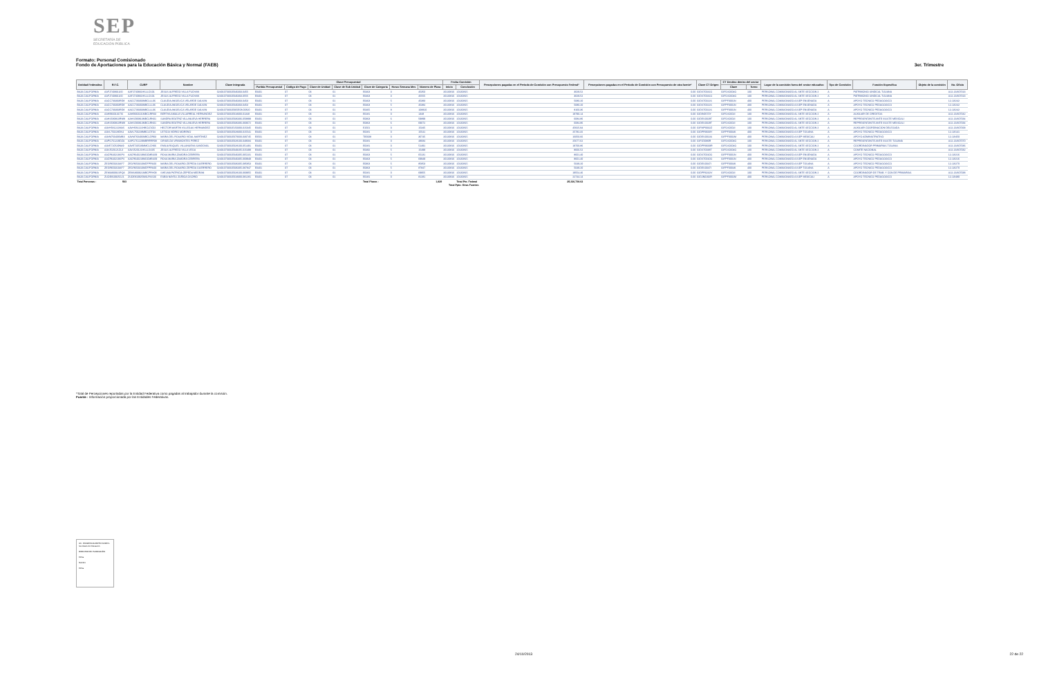SEP
SECRETARÍA DE
EDUCACIÓN PÚBLICA
Formato: Personal Comisionado
Fondo de Aportaciones para la Educación Básica y Normal (FAEB)
3er. Trimestre
| Entidad Federativa | R.F.C. | CURP | Nombre | Clave integrada | Clave Presupuestal | | | | | | | Fecha Comisión | | Percepciones pagadas en el Periodo de Comisión con Presupuesto Federal* | Percepciones pagadas en el Periodo de Comisión con Presupuesto de otra fuente* | Clave CT Origen | CT Destino dentro del sector | | Lugar de la comisión fuera del sector educativo | Tipo de Comisión | Función Específica | Objeto de la comisión | No. Oficio |
| --- | --- | --- | --- | --- | --- | --- | --- | --- | --- | --- | --- | --- | --- | --- | --- | --- | --- | --- | --- | --- | --- | --- | --- |
| | | | | | Partida Presupuestal | Código de Pago | Clave de Unidad | Clave de Sub Unidad | Clave de Categoría | Horas Semana Mes | Número de Plaza | Inicio | Conclusión | | | | Clave | Turno | | | | | |
| BAJA CALIFORNIA | AAFJ740831UI0 | AAFJ740831HSLLCS01 | JESUS ALFREDO VILLA FUCHAN | 02401070301E046303.0455 | E0401 | 07 | 03 | 01 | E0463 | 3 | 45350 | 20120816 | 20130815 | 3029.52 | 0.00 | 02DST0041G | 02FGS0004G | 100 | PERSONAL COMISIONADO AL SNTE SECCION 2 | A | PATRIMONIO SINDICAL TIJUANA | | A12-13/407013 |
| BAJA CALIFORNIA | AAFJ740831UI0 | AAFJ740831HSLLCS01 | JESUS ALFREDO VILLA FUCHAN | 02401070301E046303.0555 | E0401 | 07 | 03 | 01 | E0463 | 3 | 45555 | 20120816 | 20130815 | 3029.52 | 0.00 | 02DST0041G | 02FGS0004G | 100 | PERSONAL COMISIONADO AL SNTE SECCION 2 | A | PATRIMONIO SINDICAL TIJUANA | | A12-13/407013 |
| BAJA CALIFORNIA | AACC730303RD8 | AACC730303MBCLLL06 | CLAUDIA ANGELICA VELARDE GALVAN | 02401070301E046303.0453 | E0401 | 07 | 03 | 01 | E0463 | 5 | 45383 | 20120816 | 20130815 | 5080.20 | 0.00 | 02DST0022S | 02FPF0001N | 400 | PERSONAL COMISIONADO A ISEP ENSENADA | A | APOYO TECNICO PEDAGOGICO | | 12-13/242 |
| BAJA CALIFORNIA | AACC730303RD8 | AACC730303MBCLLL06 | CLAUDIA ANGELICA VELARDE GALVAN | 02401070301E046303.0453 | E0401 | 07 | 03 | 01 | E0463 | 5 | 45384 | 20120816 | 20130815 | 5080.20 | 0.00 | 02DST0022S | 02FPF0001N | 400 | PERSONAL COMISIONADO A ISEP ENSENADA | A | APOYO TECNICO PEDAGOGICO | | 12-13/242 |
| BAJA CALIFORNIA | AACC730303RD8 | AACC730303MBCLLL06 | CLAUDIA ANGELICA VELARDE GALVAN | 02401070301E065E08.00820 | E0401 | 07 | 03 | 01 | E0465 | 8 | 108820 | 20120816 | 20130815 | 8160.36 | 0.00 | 02DST0022S | 02FPF0001N | 400 | PERSONAL COMISIONADO A ISEP ENSENADA | A | APOYO TECNICO PEDAGOGICO | | 12-13/242 |
| BAJA CALIFORNIA | AAHB660131TI6 | AAHB660131MBCLRR03 | BERTHA AMALIA VILLARREAL HERNANDEZ | 02401070301E018300.01348 | E0401 | 07 | 03 | 01 | E0181 | 0 | 1348 | 20120816 | 20130815 | 19790.14 | 0.00 | 02DIN0570Y | 02FGS0002I | 100 | PERSONAL COMISIONADO AL SNTE SECCION 2 | A | AUXILIAR DE CREDITOS | | A12-13/407042 |
| BAJA CALIFORNIA | AAHS580813RW8 | AAHS580813MBCLRN01 | SANDRA BEATRIZ VILLANUEVA HERRERA | 02401070301E036306.059899 | E0401 | 07 | 03 | 01 | E0363 | 6 | 59899 | 20120816 | 20130815 | 6084.86 | 0.00 | 02DES0029T | 02FGS0002I | 100 | PERSONAL COMISIONADO AL SNTE SECCION 2 | A | REPRESENTANTE ANTE ISSSTE MEXICALI | | A12-13/407034 |
| BAJA CALIFORNIA | AAHS580813RW8 | AAHS580813MBCLRN01 | SANDRA BEATRIZ VILLANUEVA HERRERA | 02401070301E036306.069072 | E0401 | 07 | 03 | 01 | E0363 | 6 | 69072 | 20120816 | 20130815 | 6084.86 | 0.00 | 02DES0029T | 02FGS0002I | 100 | PERSONAL COMISIONADO AL SNTE SECCION 2 | A | REPRESENTANTE ANTE ISSSTE MEXICALI | | A12-13/407034 |
| BAJA CALIFORNIA | AAVH581222MA5 | AAVH581222HBCLDC02 | HECTOR MARTIN VILLEGAS HERNANDEZ | 02401070301E150300.015345 | E0401 | 07 | 03 | 01 | E1501 | 0 | 15345 | 20120816 | 20130815 | 45915.94 | 0.00 | 02FMP0032Z | 02FGS0002I | 100 | PERSONAL COMISIONADO AL SNTE SECCION 2 | A | AUXILIAR COORDINACION DELEGADA | | A12-13/407068 |
| BAJA CALIFORNIA | AAVL750228DK4 | AAVL750228MBCLDT04 | LETICIA VIDRIO MORENO | 02401070301E028300.015541 | E0401 | 07 | 03 | 01 | E0281 | 0 | 15541 | 20120816 | 20130815 | 25782.32 | 0.00 | 02DPR0669Y | 02FPF0004K | 400 | PERSONAL COMISIONADO A ISEP TIJUANA | A | APOYO TECNICO PEDAGOGICO | | 12-13/141 |
| BAJA CALIFORNIA | AAVM760406MB3 | AAVM760406MBCLDR03 | MARIA DEL ROSARIO VIDAL MARTINEZ | 02401070301E070600.030745 | E0501 | 07 | 03 | 01 | T05608 | 0 | 30745 | 20120816 | 20130815 | 16050.66 | 0.00 | 02DES0013S | 02FPF0002M | 400 | PERSONAL COMISIONADO A ISEP MEXICALI | A | APOYO ADMINISTRATIVO | | 12-13/450 |
| BAJA CALIFORNIA | AAPG761229DZA | AAPG761229MBRRRR08 | GRISELDA VIRAMONTES PEREZ | 02401070301E028100.048684 | E0401 | 07 | 03 | 01 | E0281 | 0 | 48684 | 20120816 | 20130815 | 25677.62 | 0.00 | 02FIZ0080R | 02FGS0004G | 100 | PERSONAL COMISIONADO AL SNTE SECCION 2 | A | REPRESENTANTE ANTE ISSSTE TIJUANA | | A12-13/407070 |
| BAJA CALIFORNIA | AAVE720529NA9 | AAVE720529MMCLCH06 | EMILIA RAQUEL VILLANUEVA SANDOVAL | 02401070301E028100.051491 | E0401 | 07 | 03 | 01 | E0281 | 0 | 51491 | 20120816 | 20130815 | 19700.86 | 0.00 | 02DPR0669R | 02FGS0004G | 100 | PERSONAL COMISIONADO AL SNTE SECCION 2 | A | COORDINADOR PRIMARIAS TIJUANA | | A12-13/407036 |
| BAJA CALIFORNIA | AAVJ520121ZL3 | AAVJ520121HSLLGS05 | JESUS ALFREDO VILLA VEGA | 02401070301E049205.015499 | E0401 | 07 | 03 | 01 | E0492 | 5 | 15499 | 20120816 | 20130815 | 8666.52 | 0.00 | 02DST0038T | 02FGS0004G | 100 | PERSONAL COMISIONADO AL SNTE SECCION 2 | A | COMITE NACIONAL | | A12-13/407032 |
| BAJA CALIFORNIA | AACR640219SP4 | AACR640219MOCMBS09 | ROSA MARIA ZAMORA CEBRERA | 02401070301E046305.065231 | E0401 | 07 | 03 | 01 | E0463 | 5 | 65231 | 20120816 | 20130815 | 8601.40 | 0.00 | 02DST0010G | 02FPF0001N | 400 | PERSONAL COMISIONADO A ISEP ENSENADA | A | APOYO TECNICO PEDAGOGICO | | 12-13/216 |
| BAJA CALIFORNIA | AACR640219SP4 | AACR640219MOCMBS09 | ROSA MARIA ZAMORA CEBRERA | 02401070301E046305.069949 | E0401 | 07 | 03 | 01 | E0463 | 5 | 69949 | 20120816 | 20130815 | 8601.40 | 0.00 | 02DST0010G | 02FPF0001N | 400 | PERSONAL COMISIONADO A ISEP ENSENADA | A | APOYO TECNICO PEDAGOGICO | | 12-13/216 |
| BAJA CALIFORNIA | ZEGR650310AF7 | ZEGR650310MDFPRS00 | MARIA DEL ROSARIO ZEPEDA GUERRERO | 02401070301E036305.085853 | E0401 | 07 | 03 | 01 | E0363 | 5 | 85853 | 20120816 | 20130815 | 5049.20 | 0.00 | 02DES0047I | 02FPF0004K | 400 | PERSONAL COMISIONADO A ISEP TIJUANA | A | APOYO TECNICO PEDAGOGICO | | 12-13/270 |
| BAJA CALIFORNIA | ZEGR650310AF7 | ZEGR650310MDFPRS00 | MARIA DEL ROSARIO ZEPEDA GUERRERO | 02401070301E036305.087847 | E0401 | 07 | 03 | 01 | E0363 | 5 | 87847 | 20120816 | 20130815 | 5049.20 | 0.00 | 02DES0047I | 02FPF0004K | 400 | PERSONAL COMISIONADO A ISEP TIJUANA | A | APOYO TECNICO PEDAGOGICO | | 12-13/270 |
| BAJA CALIFORNIA | ZEMS800921RQ3 | ZEMS800921MBCPRH09 | SHELMA PATRICIA ZEPEDA MEDRAN | 02401070301E028100.069955 | E0401 | 07 | 03 | 01 | E0281 | 0 | 69955 | 20120816 | 20130815 | 19554.46 | 0.00 | 02DPR0232V | 02FGS0002I | 100 | PERSONAL COMISIONADO AL SNTE SECCION 2 | A | COORDINADOR DE TRAB. Y CON DE PRIMARIAS | | A12-13/407038 |
| BAJA CALIFORNIA | ZUOE810925GJ1 | ZUOE810925MSLRSS03 | ESBIA NAYELI ZUÑIGA OSORIO | 02401070301E018300.081281 | E0401 | 07 | 03 | 01 | E0181 | 0 | 81281 | 20120916 | 20130815 | 22744.14 | 0.00 | 02DJN0192R | 02FPF0002M | 400 | PERSONAL COMISIONADO A ISEP MEXICALI | A | APOYO TECNICO PEDAGOGICO | | 12-13/480 |
| Total Personas : | 563 | | | | | | | | Total Plazas : | | 1,829 | | Total Pto. Federal | 25,326,738.62 | | | | | | | | | |
| Total Ppto. Otras Fuentes | | | | | | | | | | | | | | | | | | | | | | | |
*Total de Percepciones reportadas por la Entidad Federativa como pagadas al trabajador durante la comisión.
Fuente : Información proporcionada por las Entidades Federativas.
LIC. RICARDO ALBERTO FLORES
Secretario de Educación
DIRECTOR DE PLANEACIÓN
Firma
Nombre
Firma
24/10/2013 22 de 22